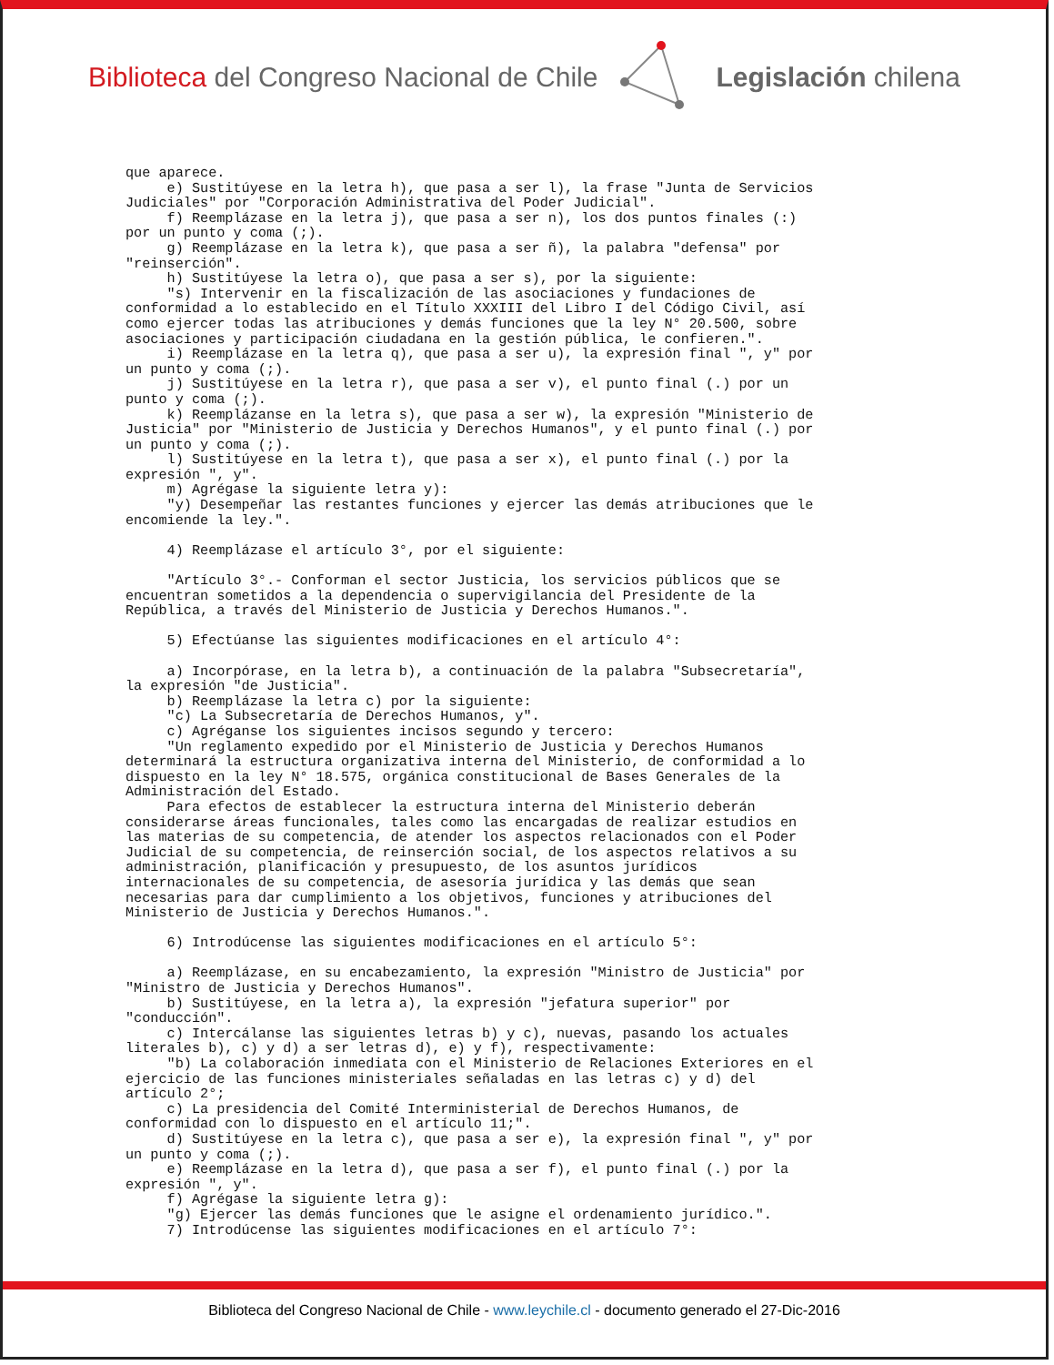Biblioteca del Congreso Nacional de Chile
Legislación chilena
que aparece. e) Sustitúyese en la letra h), que pasa a ser l), la frase "Junta de Servicios Judiciales" por "Corporación Administrativa del Poder Judicial". f) Reemplázase en la letra j), que pasa a ser n), los dos puntos finales (:) por un punto y coma (;). g) Reemplázase en la letra k), que pasa a ser ñ), la palabra "defensa" por "reinserción". h) Sustitúyese la letra o), que pasa a ser s), por la siguiente: "s) Intervenir en la fiscalización de las asociaciones y fundaciones de conformidad a lo establecido en el Título XXXIII del Libro I del Código Civil, así como ejercer todas las atribuciones y demás funciones que la ley N° 20.500, sobre asociaciones y participación ciudadana en la gestión pública, le confieren.". i) Reemplázase en la letra q), que pasa a ser u), la expresión final ", y" por un punto y coma (;). j) Sustitúyese en la letra r), que pasa a ser v), el punto final (.) por un punto y coma (;). k) Reemplázanse en la letra s), que pasa a ser w), la expresión "Ministerio de Justicia" por "Ministerio de Justicia y Derechos Humanos", y el punto final (.) por un punto y coma (;). l) Sustitúyese en la letra t), que pasa a ser x), el punto final (.) por la expresión ", y". m) Agrégase la siguiente letra y): "y) Desempeñar las restantes funciones y ejercer las demás atribuciones que le encomiende la ley.". 4) Reemplázase el artículo 3°, por el siguiente: "Artículo 3°.- Conforman el sector Justicia, los servicios públicos que se encuentran sometidos a la dependencia o supervigilancia del Presidente de la República, a través del Ministerio de Justicia y Derechos Humanos.". 5) Efectúanse las siguientes modificaciones en el artículo 4°: a) Incorpórase, en la letra b), a continuación de la palabra "Subsecretaría", la expresión "de Justicia". b) Reemplázase la letra c) por la siguiente: "c) La Subsecretaría de Derechos Humanos, y". c) Agréganse los siguientes incisos segundo y tercero: "Un reglamento expedido por el Ministerio de Justicia y Derechos Humanos determinará la estructura organizativa interna del Ministerio, de conformidad a lo dispuesto en la ley N° 18.575, orgánica constitucional de Bases Generales de la Administración del Estado. Para efectos de establecer la estructura interna del Ministerio deberán considerarse áreas funcionales, tales como las encargadas de realizar estudios en las materias de su competencia, de atender los aspectos relacionados con el Poder Judicial de su competencia, de reinserción social, de los aspectos relativos a su administración, planificación y presupuesto, de los asuntos jurídicos internacionales de su competencia, de asesoría jurídica y las demás que sean necesarias para dar cumplimiento a los objetivos, funciones y atribuciones del Ministerio de Justicia y Derechos Humanos.". 6) Introdúcense las siguientes modificaciones en el artículo 5°: a) Reemplázase, en su encabezamiento, la expresión "Ministro de Justicia" por "Ministro de Justicia y Derechos Humanos". b) Sustitúyese, en la letra a), la expresión "jefatura superior" por "conducción". c) Intercálanse las siguientes letras b) y c), nuevas, pasando los actuales literales b), c) y d) a ser letras d), e) y f), respectivamente: "b) La colaboración inmediata con el Ministerio de Relaciones Exteriores en el ejercicio de las funciones ministeriales señaladas en las letras c) y d) del artículo 2°; c) La presidencia del Comité Interministerial de Derechos Humanos, de conformidad con lo dispuesto en el artículo 11;". d) Sustitúyese en la letra c), que pasa a ser e), la expresión final ", y" por un punto y coma (;). e) Reemplázase en la letra d), que pasa a ser f), el punto final (.) por la expresión ", y". f) Agrégase la siguiente letra g): "g) Ejercer las demás funciones que le asigne el ordenamiento jurídico.". 7) Introdúcense las siguientes modificaciones en el artículo 7°:
Biblioteca del Congreso Nacional de Chile - www.leychile.cl - documento generado el 27-Dic-2016